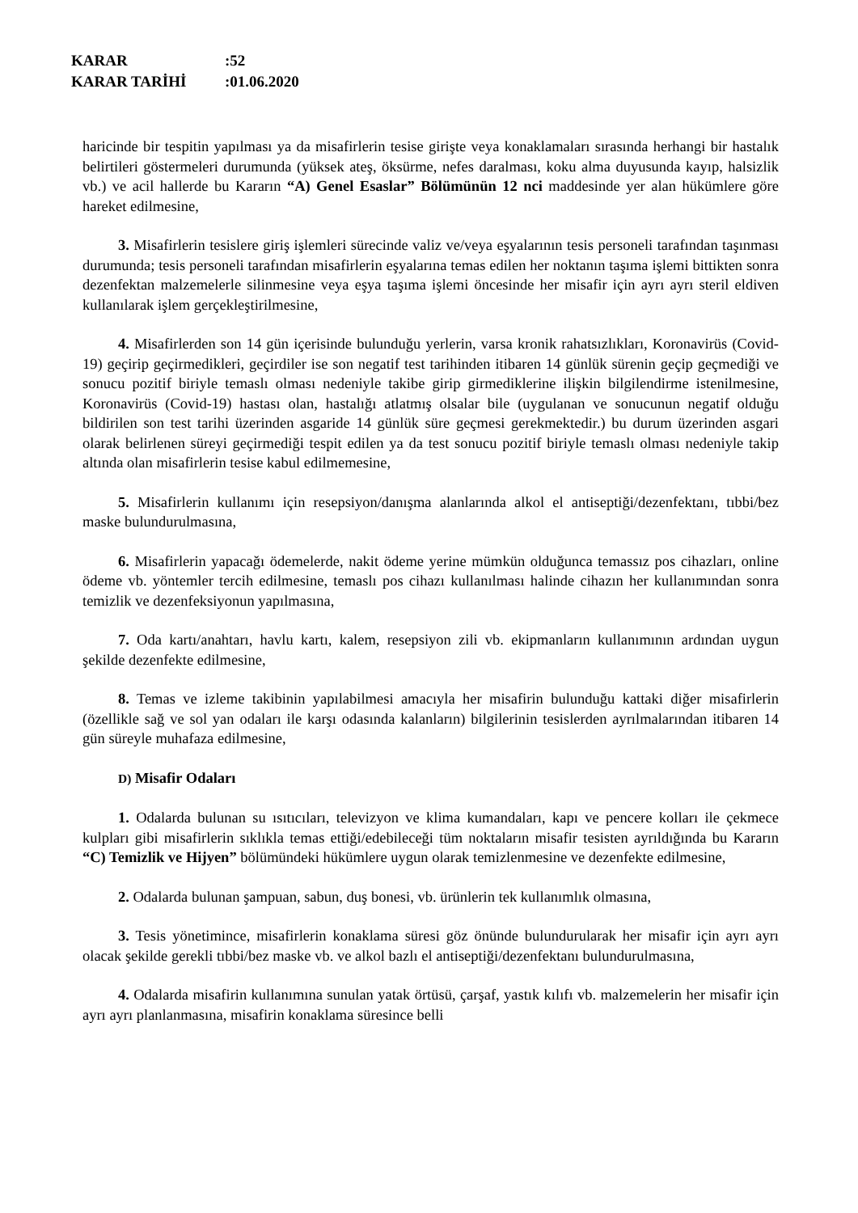KARAR:52
KARAR TARİHİ:01.06.2020
haricinde bir tespitin yapılması ya da misafirlerin tesise girişte veya konaklamaları sırasında herhangi bir hastalık belirtileri göstermeleri durumunda (yüksek ateş, öksürme, nefes daralması, koku alma duyusunda kayıp, halsizlik vb.) ve acil hallerde bu Kararın “A) Genel Esaslar” Bölümünün 12 nci maddesinde yer alan hükümlere göre hareket edilmesine,
3. Misafirlerin tesislere giriş işlemleri sürecinde valiz ve/veya eşyalarının tesis personeli tarafından taşınması durumunda; tesis personeli tarafından misafirlerin eşyalarına temas edilen her noktanın taşıma işlemi bittikten sonra dezenfektan malzemelerle silinmesine veya eşya taşıma işlemi öncesinde her misafir için ayrı ayrı steril eldiven kullanılarak işlem gerçekleştirilmesine,
4. Misafirlerden son 14 gün içerisinde bulunduğu yerlerin, varsa kronik rahatsızlıkları, Koronavirüs (Covid-19) geçirip geçirmedikleri, geçirdiler ise son negatif test tarihinden itibaren 14 günlük sürenin geçip geçmediği ve sonucu pozitif biriyle temaslı olması nedeniyle takibe girip girmediklerine ilişkin bilgilendirme istenilmesine, Koronavirüs (Covid-19) hastası olan, hastalığı atlatmış olsalar bile (uygulanan ve sonucunun negatif olduğu bildirilen son test tarihi üzerinden asgaride 14 günlük süre geçmesi gerekmektedir.) bu durum üzerinden asgari olarak belirlenen süreyi geçirmediği tespit edilen ya da test sonucu pozitif biriyle temaslı olması nedeniyle takip altında olan misafirlerin tesise kabul edilmemesine,
5. Misafirlerin kullanımı için resepsiyon/danışma alanlarında alkol el antiseptiği/dezenfektanı, tıbbi/bez maske bulundurulmasına,
6. Misafirlerin yapacağı ödemelerde, nakit ödeme yerine mümkün olduğunca temassız pos cihazları, online ödeme vb. yöntemler tercih edilmesine, temaslı pos cihazı kullanılması halinde cihazın her kullanımından sonra temizlik ve dezenfeksiyonun yapılmasına,
7. Oda kartı/anahtarı, havlu kartı, kalem, resepsiyon zili vb. ekipmanların kullanımının ardından uygun şekilde dezenfekte edilmesine,
8. Temas ve izleme takibinin yapılabilmesi amacıyla her misafirin bulunduğu kattaki diğer misafirlerin (özellikle sağ ve sol yan odaları ile karşı odasında kalanların) bilgilerinin tesislerden ayrılmalarından itibaren 14 gün süreyle muhafaza edilmesine,
D) Misafir Odaları
1. Odalarda bulunan su ısıtıcıları, televizyon ve klima kumandaları, kapı ve pencere kolları ile çekmece kulpları gibi misafirlerin sıklıkla temas ettiği/edebileceği tüm noktaların misafir tesisten ayrıldığında bu Kararın “C) Temizlik ve Hijyen” bölümündeki hükümlere uygun olarak temizlenmesine ve dezenfekte edilmesine,
2. Odalarda bulunan şampuan, sabun, duş bonesi, vb. ürünlerin tek kullanımlık olmasına,
3. Tesis yönetimince, misafirlerin konaklama süresi göz önünde bulundurularak her misafir için ayrı ayrı olacak şekilde gerekli tıbbi/bez maske vb. ve alkol bazlı el antiseptiği/dezenfektanı bulundurulmasına,
4. Odalarda misafirin kullanımına sunulan yatak örtüsü, çarşaf, yastık kılıfı vb. malzemelerin her misafir için ayrı ayrı planlanmasına, misafirin konaklama süresince belli